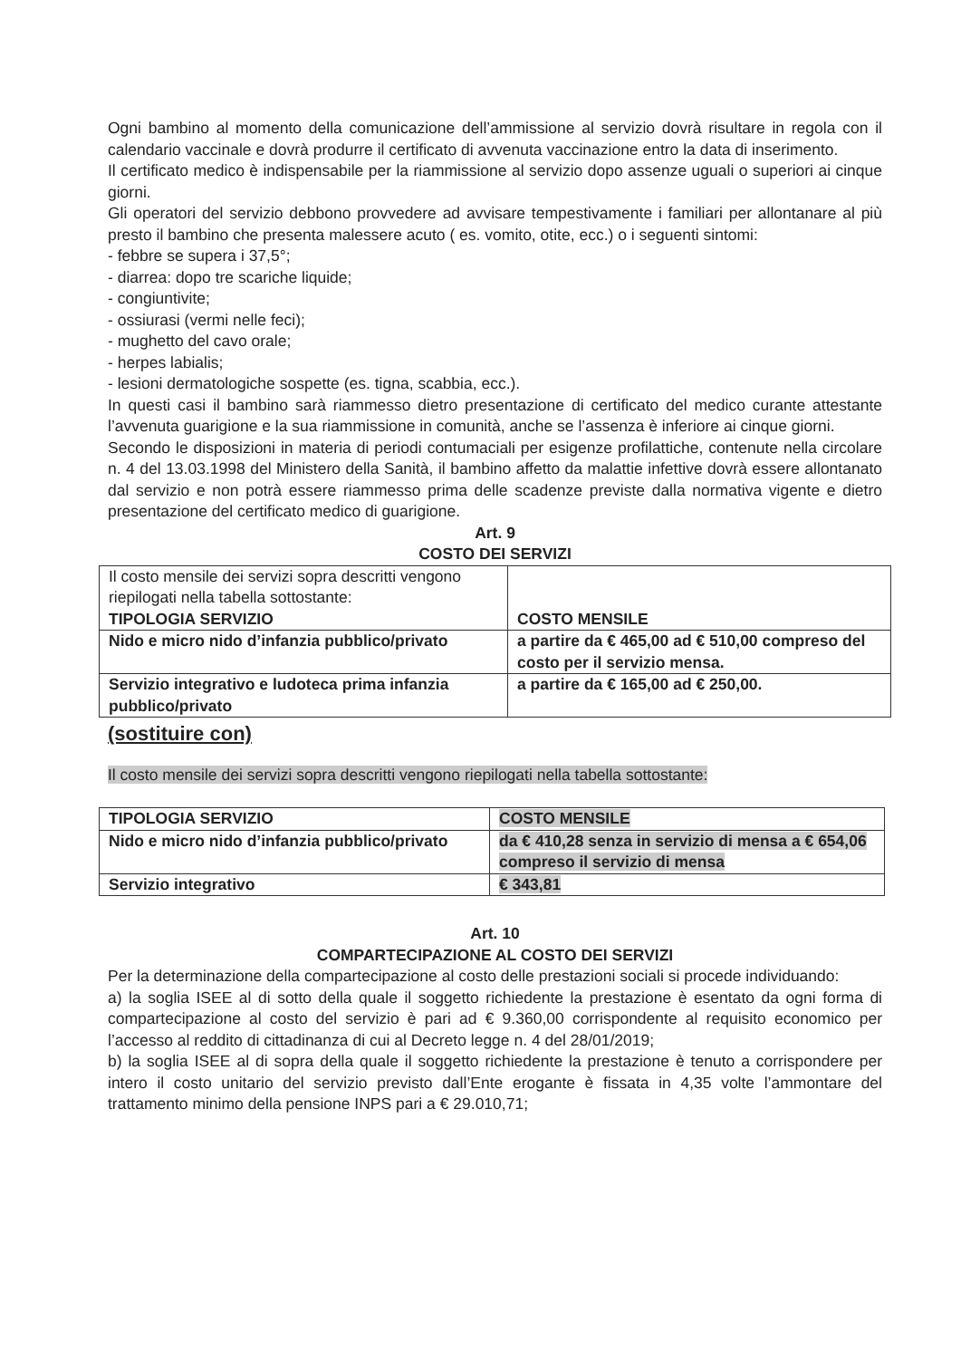Ogni bambino al momento della comunicazione dell’ammissione al servizio dovrà risultare in regola con il calendario vaccinale e dovrà produrre il certificato di avvenuta vaccinazione entro la data di inserimento.
Il certificato medico è indispensabile per la riammissione al servizio dopo assenze uguali o superiori ai cinque giorni.
Gli operatori del servizio debbono provvedere ad avvisare tempestivamente i familiari per allontanare al più presto il bambino che presenta malessere acuto ( es. vomito, otite, ecc.) o i seguenti sintomi:
- febbre se supera i 37,5°;
- diarrea: dopo tre scariche liquide;
- congiuntivite;
- ossiurasi (vermi nelle feci);
- mughetto del cavo orale;
- herpes labialis;
- lesioni dermatologiche sospette (es. tigna, scabbia, ecc.).
In questi casi il bambino sarà riammesso dietro presentazione di certificato del medico curante attestante l’avvenuta guarigione e la sua riammissione in comunità, anche se l’assenza è inferiore ai cinque giorni.
Secondo le disposizioni in materia di periodi contumaciali per esigenze profilattiche, contenute nella circolare n. 4 del 13.03.1998 del Ministero della Sanità, il bambino affetto da malattie infettive dovrà essere allontanato dal servizio e non potrà essere riammesso prima delle scadenze previste dalla normativa vigente e dietro presentazione del certificato medico di guarigione.
Art. 9
COSTO DEI SERVIZI
| Il costo mensile dei servizi sopra descritti vengono riepilogati nella tabella sottostante: TIPOLOGIA SERVIZIO | COSTO MENSILE |
| Nido e micro nido d’infanzia pubblico/privato | a partire da € 465,00 ad € 510,00 compreso del costo per il servizio mensa. |
| Servizio integrativo e ludoteca prima infanzia pubblico/privato | a partire da € 165,00 ad € 250,00. |
(sostituire con)
Il costo mensile dei servizi sopra descritti vengono riepilogati nella tabella sottostante:
| TIPOLOGIA SERVIZIO | COSTO MENSILE |
| Nido e micro nido d’infanzia pubblico/privato | da € 410,28 senza in servizio di mensa a € 654,06 compreso il servizio di mensa |
| Servizio integrativo | € 343,81 |
Art. 10
COMPARTECIPAZIONE AL COSTO DEI SERVIZI
Per la determinazione della compartecipazione al costo delle prestazioni sociali si procede individuando:
a) la soglia ISEE al di sotto della quale il soggetto richiedente la prestazione è esentato da ogni forma di compartecipazione al costo del servizio è pari ad € 9.360,00 corrispondente al requisito economico per l’accesso al reddito di cittadinanza di cui al Decreto legge n. 4 del 28/01/2019;
b) la soglia ISEE al di sopra della quale il soggetto richiedente la prestazione è tenuto a corrispondere per intero il costo unitario del servizio previsto dall’Ente erogante è fissata in 4,35 volte l’ammontare del trattamento minimo della pensione INPS pari a € 29.010,71;